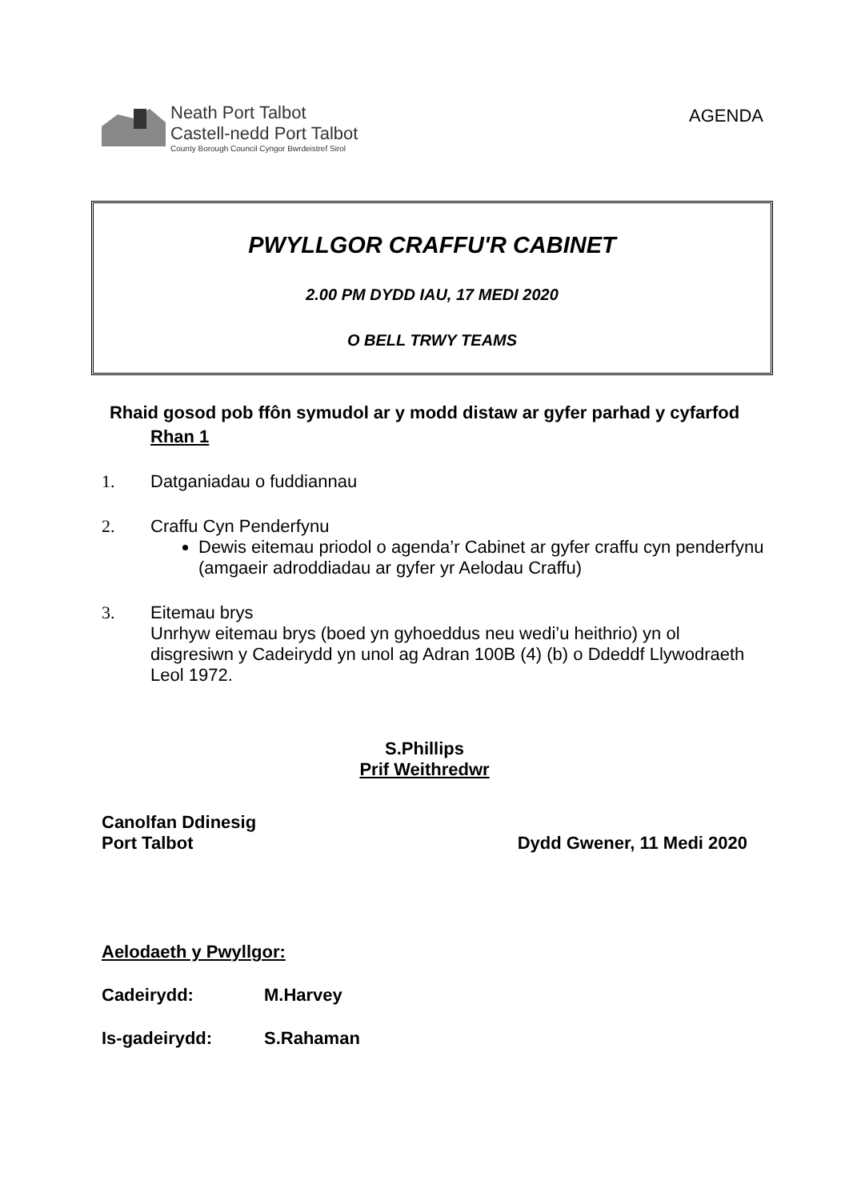Neath Port Talbot
Castell-nedd Port Talbot
County Borough Council Cyngor Bwrdeistref Sirol
AGENDA
PWYLLGOR CRAFFU'R CABINET
2.00 PM DYDD IAU, 17 MEDI 2020
O BELL TRWY TEAMS
Rhaid gosod pob ffôn symudol ar y modd distaw ar gyfer parhad y cyfarfod
Rhan 1
1. Datganiadau o fuddiannau
2. Craffu Cyn Penderfynu
Dewis eitemau priodol o agenda’r Cabinet ar gyfer craffu cyn penderfynu (amgaeir adroddiadau ar gyfer yr Aelodau Craffu)
3. Eitemau brys
Unrhyw eitemau brys (boed yn gyhoeddus neu wedi’u heithrio) yn ol disgresiwn y Cadeirydd yn unol ag Adran 100B (4) (b) o Ddeddf Llywodraeth Leol 1972.
S.Phillips
Prif Weithredwr
Canolfan Ddinesig
Port Talbot
Dydd Gwener, 11 Medi 2020
Aelodaeth y Pwyllgor:
Cadeirydd: M.Harvey
Is-gadeirydd: S.Rahaman